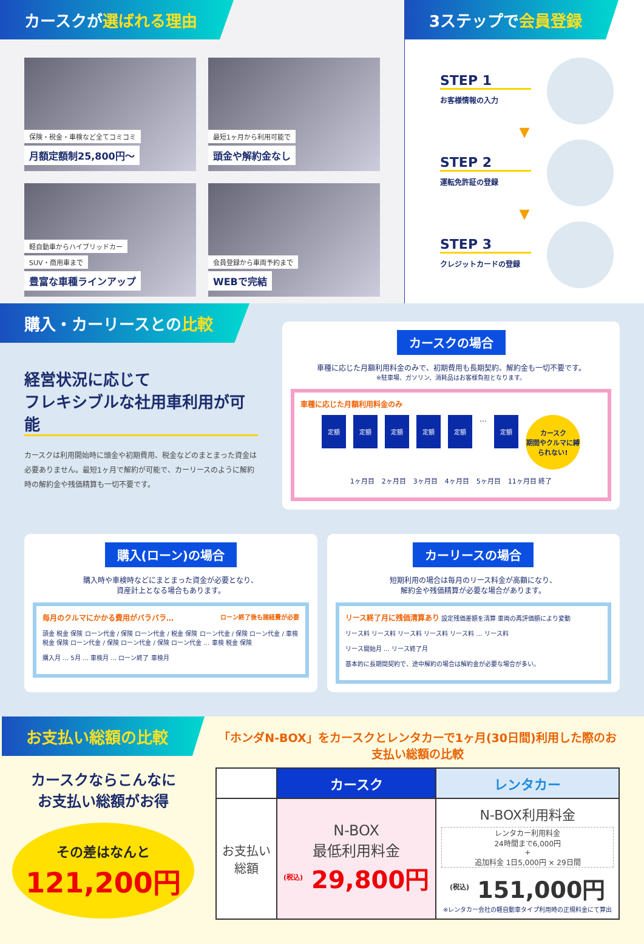カースクが選ばれる理由
保険・税金・車検など全てコミコミ
月額定額制25,800円〜
最短1ヶ月から利用可能で
頭金や解約金なし
軽自動車からハイブリッドカー
SUV・商用車まで
豊富な車種ラインアップ
会員登録から車両予約まで
WEBで完結
3ステップで会員登録
STEP 1
お客様情報の入力
▼
STEP 2
運転免許証の登録
▼
STEP 3
クレジットカードの登録
購入・カーリースとの比較
経営状況に応じて
フレキシブルな社用車利用が可能
カースクは利用開始時に頭金や初期費用、税金などのまとまった資金は必要ありません。最短1ヶ月で解約が可能で、カーリースのように解約時の解約金や残価精算も一切不要です。
カースクの場合
車種に応じた月額利用料金のみで、初期費用も長期契約、解約金も一切不要です。
※駐車場、ガソリン、消耗品はお客様負担となります。
車種に応じた月額利用料金のみ
定額 定額 定額 定額 定額
…
定額
カースク
期間やクルマに縛られない!
1ヶ月目 2ヶ月目 3ヶ月目 4ヶ月目 5ヶ月目 11ヶ月目 終了
購入(ローン)の場合
購入時や車検時などにまとまった資金が必要となり、
資産計上となる場合もあります。
毎月のクルマにかかる費用がバラバラ… ローン終了後も諸経費が必要
頭金 税金 保険 ローン代金 / 保険 ローン代金 / 税金 保険 ローン代金 / 保険 ローン代金 / 車検 税金 保険 ローン代金 / 保険 ローン代金 / 保険 ローン代金 … 車検 税金 保険
購入月 … 5月 … 車検月 … ローン終了 車検月
カーリースの場合
短期利用の場合は毎月のリース料金が高額になり、
解約金や残価精算が必要な場合があります。
リース終了月に残価清算あり 設定残価差額を清算 車両の再評価額により変動
リース料 リース料 リース料 リース料 リース料 … リース料
リース開始月 … リース終了月
基本的に長期間契約で、途中解約の場合は解約金が必要な場合が多い。
お支払い総額の比較
カースクならこんなに
お支払い総額がお得
その差はなんと
121,200円
「ホンダN-BOX」をカースクとレンタカーで1ヶ月(30日間)利用した際のお支払い総額の比較
| | カースク | レンタカー |
| --- | --- | --- |
| お支払い 総額 | N-BOX 最低利用料金 <sup>(税込)</sup> 29,800円 | N-BOX利用料金 レンタカー利用料金 24時間まで6,000円 + 追加料金 1日5,000円 × 29日間 <sup>(税込)</sup> 151,000円 ※レンタカー会社の軽自動車タイプ利用時の正規料金にて算出 |